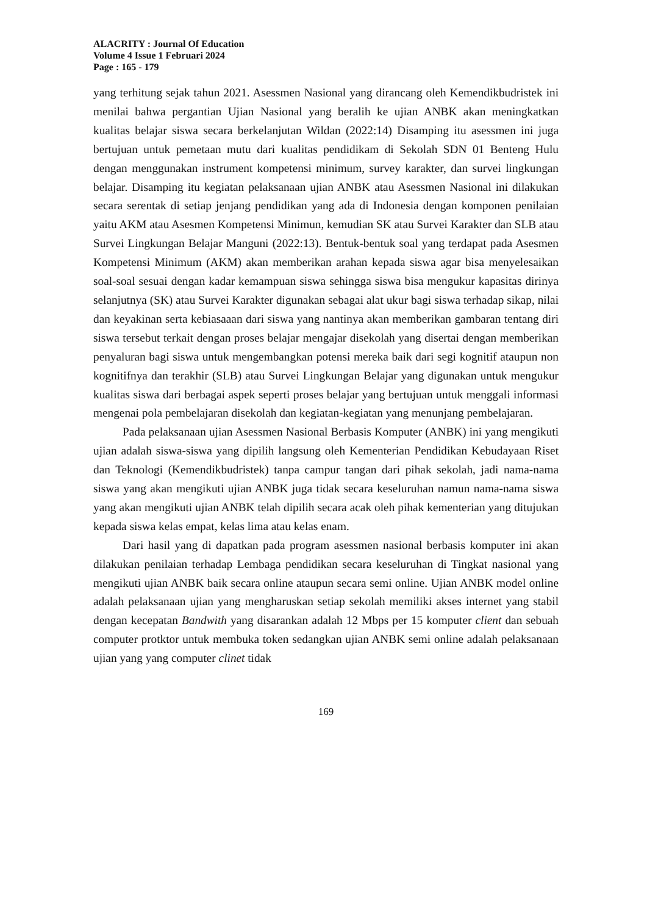ALACRITY : Journal Of Education
Volume 4 Issue 1 Februari 2024
Page : 165 - 179
yang terhitung sejak tahun 2021. Asessmen Nasional yang dirancang oleh Kemendikbudristek ini menilai bahwa pergantian Ujian Nasional yang beralih ke ujian ANBK akan meningkatkan kualitas belajar siswa secara berkelanjutan Wildan (2022:14) Disamping itu asessmen ini juga bertujuan untuk pemetaan mutu dari kualitas pendidikam di Sekolah SDN 01 Benteng Hulu dengan menggunakan instrument kompetensi minimum, survey karakter, dan survei lingkungan belajar. Disamping itu kegiatan pelaksanaan ujian ANBK atau Asessmen Nasional ini dilakukan secara serentak di setiap jenjang pendidikan yang ada di Indonesia dengan komponen penilaian yaitu AKM atau Asesmen Kompetensi Minimun, kemudian SK atau Survei Karakter dan SLB atau Survei Lingkungan Belajar Manguni (2022:13). Bentuk-bentuk soal yang terdapat pada Asesmen Kompetensi Minimum (AKM) akan memberikan arahan kepada siswa agar bisa menyelesaikan soal-soal sesuai dengan kadar kemampuan siswa sehingga siswa bisa mengukur kapasitas dirinya selanjutnya (SK) atau Survei Karakter digunakan sebagai alat ukur bagi siswa terhadap sikap, nilai dan keyakinan serta kebiasaaan dari siswa yang nantinya akan memberikan gambaran tentang diri siswa tersebut terkait dengan proses belajar mengajar disekolah yang disertai dengan memberikan penyaluran bagi siswa untuk mengembangkan potensi mereka baik dari segi kognitif ataupun non kognitifnya dan terakhir (SLB) atau Survei Lingkungan Belajar yang digunakan untuk mengukur kualitas siswa dari berbagai aspek seperti proses belajar yang bertujuan untuk menggali informasi mengenai pola pembelajaran disekolah dan kegiatan-kegiatan yang menunjang pembelajaran.
Pada pelaksanaan ujian Asessmen Nasional Berbasis Komputer (ANBK) ini yang mengikuti ujian adalah siswa-siswa yang dipilih langsung oleh Kementerian Pendidikan Kebudayaan Riset dan Teknologi (Kemendikbudristek) tanpa campur tangan dari pihak sekolah, jadi nama-nama siswa yang akan mengikuti ujian ANBK juga tidak secara keseluruhan namun nama-nama siswa yang akan mengikuti ujian ANBK telah dipilih secara acak oleh pihak kementerian yang ditujukan kepada siswa kelas empat, kelas lima atau kelas enam.
Dari hasil yang di dapatkan pada program asessmen nasional berbasis komputer ini akan dilakukan penilaian terhadap Lembaga pendidikan secara keseluruhan di Tingkat nasional yang mengikuti ujian ANBK baik secara online ataupun secara semi online. Ujian ANBK model online adalah pelaksanaan ujian yang mengharuskan setiap sekolah memiliki akses internet yang stabil dengan kecepatan Bandwith yang disarankan adalah 12 Mbps per 15 komputer client dan sebuah computer protktor untuk membuka token sedangkan ujian ANBK semi online adalah pelaksanaan ujian yang yang computer clinet tidak
169